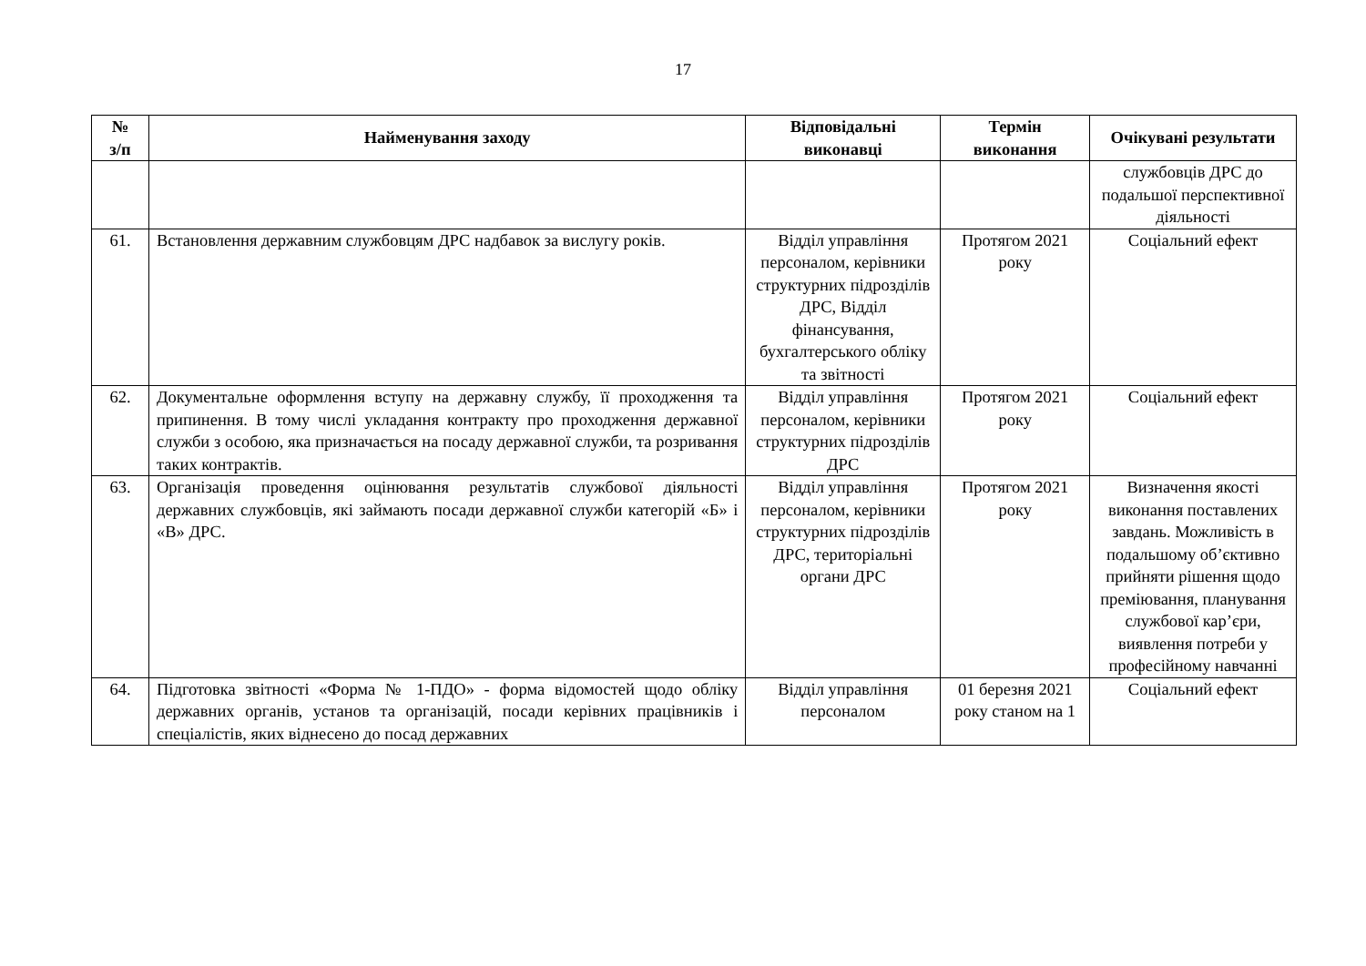17
| № з/п | Найменування заходу | Відповідальні виконавці | Термін виконання | Очікувані результати |
| --- | --- | --- | --- | --- |
| | | | | службовців ДРС до подальшої перспективної діяльності |
| 61. | Встановлення державним службовцям ДРС надбавок за вислугу років. | Відділ управління персоналом, керівники структурних підрозділів ДРС, Відділ фінансування, бухгалтерського обліку та звітності | Протягом 2021 року | Соціальний ефект |
| 62. | Документальне оформлення вступу на державну службу, її проходження та припинення. В тому числі укладання контракту про проходження державної служби з особою, яка призначається на посаду державної служби, та розривання таких контрактів. | Відділ управління персоналом, керівники структурних підрозділів ДРС | Протягом 2021 року | Соціальний ефект |
| 63. | Організація проведення оцінювання результатів службової діяльності державних службовців, які займають посади державної служби категорій «Б» і «В» ДРС. | Відділ управління персоналом, керівники структурних підрозділів ДРС, територіальні органи ДРС | Протягом 2021 року | Визначення якості виконання поставлених завдань. Можливість в подальшому об’єктивно прийняти рішення щодо преміювання, планування службової кар’єри, виявлення потреби у професійному навчанні |
| 64. | Підготовка звітності «Форма № 1-ПДО» - форма відомостей щодо обліку державних органів, установ та організацій, посади керівних працівників і спеціалістів, яких віднесено до посад державних | Відділ управління персоналом | 01 березня 2021 року станом на 1 | Соціальний ефект |